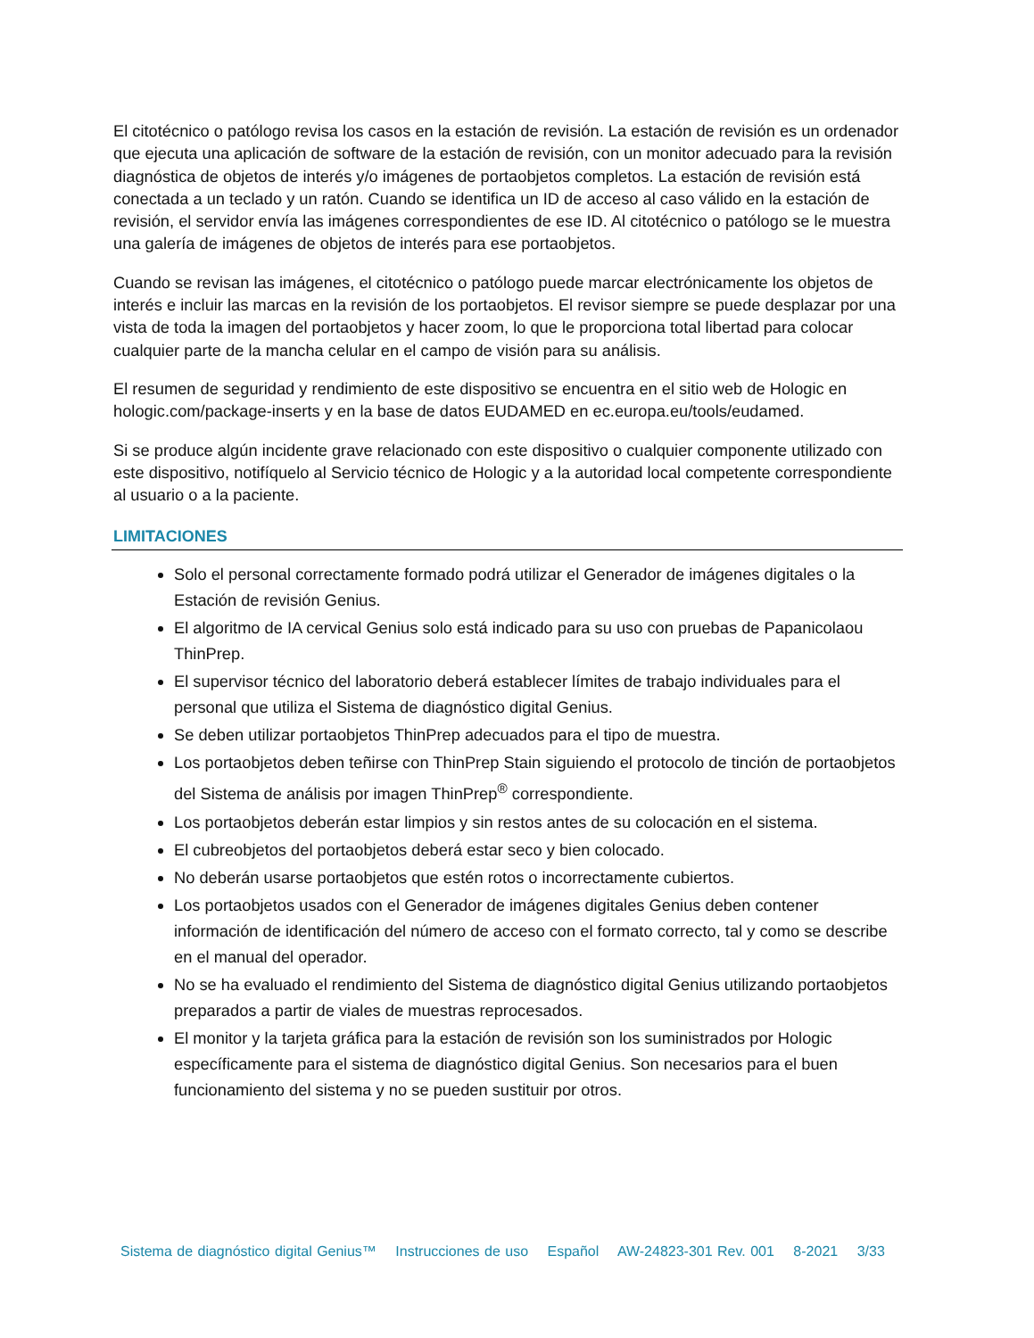El citotécnico o patólogo revisa los casos en la estación de revisión. La estación de revisión es un ordenador que ejecuta una aplicación de software de la estación de revisión, con un monitor adecuado para la revisión diagnóstica de objetos de interés y/o imágenes de portaobjetos completos. La estación de revisión está conectada a un teclado y un ratón. Cuando se identifica un ID de acceso al caso válido en la estación de revisión, el servidor envía las imágenes correspondientes de ese ID. Al citotécnico o patólogo se le muestra una galería de imágenes de objetos de interés para ese portaobjetos.
Cuando se revisan las imágenes, el citotécnico o patólogo puede marcar electrónicamente los objetos de interés e incluir las marcas en la revisión de los portaobjetos. El revisor siempre se puede desplazar por una vista de toda la imagen del portaobjetos y hacer zoom, lo que le proporciona total libertad para colocar cualquier parte de la mancha celular en el campo de visión para su análisis.
El resumen de seguridad y rendimiento de este dispositivo se encuentra en el sitio web de Hologic en hologic.com/package-inserts y en la base de datos EUDAMED en ec.europa.eu/tools/eudamed.
Si se produce algún incidente grave relacionado con este dispositivo o cualquier componente utilizado con este dispositivo, notifíquelo al Servicio técnico de Hologic y a la autoridad local competente correspondiente al usuario o a la paciente.
LIMITACIONES
Solo el personal correctamente formado podrá utilizar el Generador de imágenes digitales o la Estación de revisión Genius.
El algoritmo de IA cervical Genius solo está indicado para su uso con pruebas de Papanicolaou ThinPrep.
El supervisor técnico del laboratorio deberá establecer límites de trabajo individuales para el personal que utiliza el Sistema de diagnóstico digital Genius.
Se deben utilizar portaobjetos ThinPrep adecuados para el tipo de muestra.
Los portaobjetos deben teñirse con ThinPrep Stain siguiendo el protocolo de tinción de portaobjetos del Sistema de análisis por imagen ThinPrep<sup>®</sup> correspondiente.
Los portaobjetos deberán estar limpios y sin restos antes de su colocación en el sistema.
El cubreobjetos del portaobjetos deberá estar seco y bien colocado.
No deberán usarse portaobjetos que estén rotos o incorrectamente cubiertos.
Los portaobjetos usados con el Generador de imágenes digitales Genius deben contener información de identificación del número de acceso con el formato correcto, tal y como se describe en el manual del operador.
No se ha evaluado el rendimiento del Sistema de diagnóstico digital Genius utilizando portaobjetos preparados a partir de viales de muestras reprocesados.
El monitor y la tarjeta gráfica para la estación de revisión son los suministrados por Hologic específicamente para el sistema de diagnóstico digital Genius. Son necesarios para el buen funcionamiento del sistema y no se pueden sustituir por otros.
Sistema de diagnóstico digital Genius™ Instrucciones de uso Español AW-24823-301 Rev. 001 8-2021 3/33